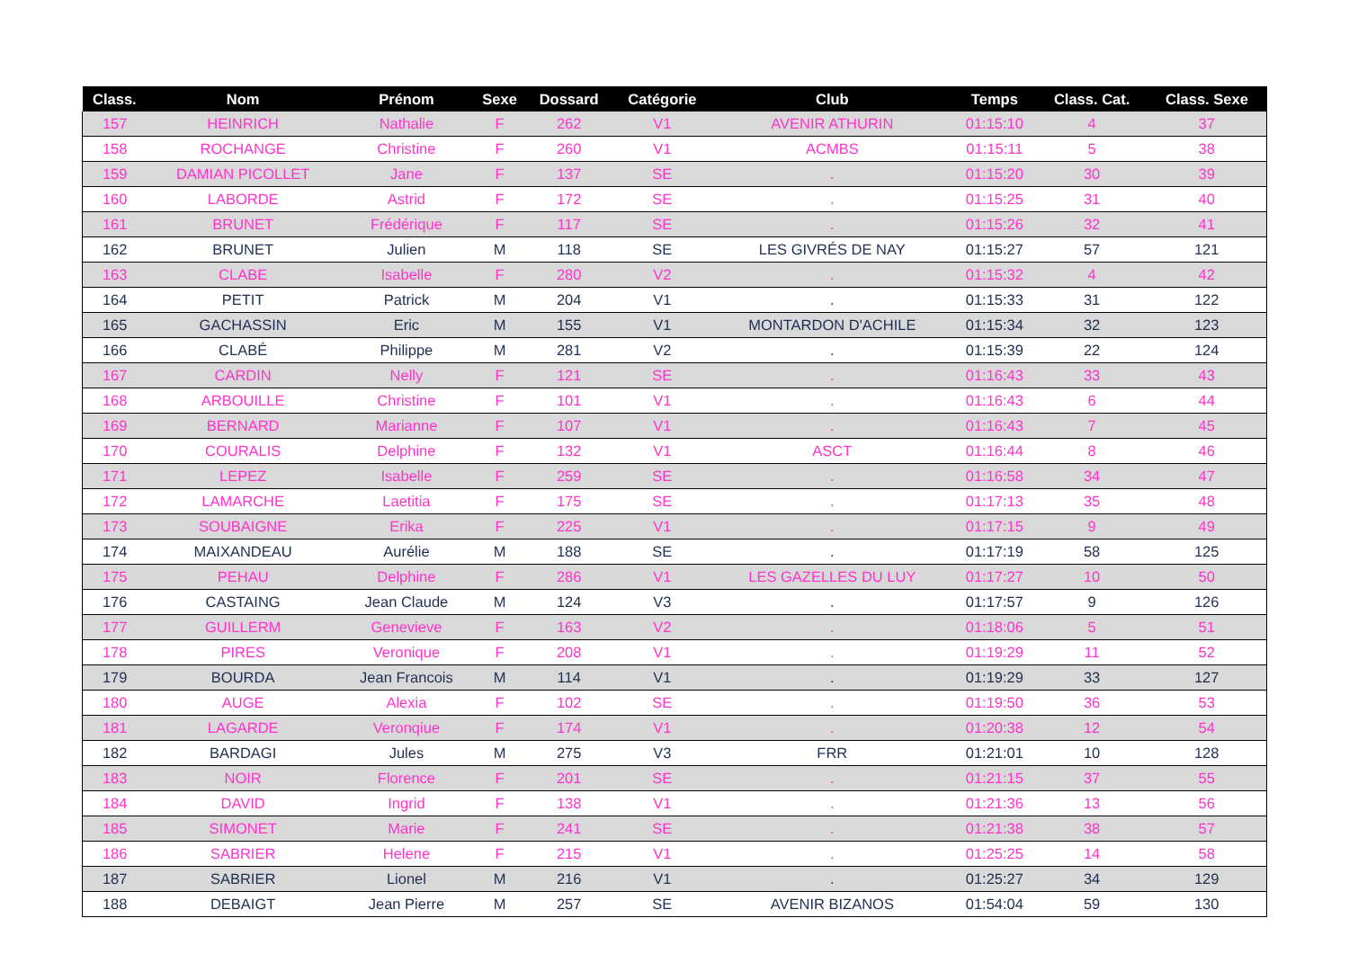| Class. | Nom | Prénom | Sexe | Dossard | Catégorie | Club | Temps | Class. Cat. | Class. Sexe |
| --- | --- | --- | --- | --- | --- | --- | --- | --- | --- |
| 157 | HEINRICH | Nathalie | F | 262 | V1 | AVENIR ATHURIN | 01:15:10 | 4 | 37 |
| 158 | ROCHANGE | Christine | F | 260 | V1 | ACMBS | 01:15:11 | 5 | 38 |
| 159 | DAMIAN PICOLLET | Jane | F | 137 | SE | . | 01:15:20 | 30 | 39 |
| 160 | LABORDE | Astrid | F | 172 | SE | . | 01:15:25 | 31 | 40 |
| 161 | BRUNET | Frédérique | F | 117 | SE | . | 01:15:26 | 32 | 41 |
| 162 | BRUNET | Julien | M | 118 | SE | LES GIVRÉS DE NAY | 01:15:27 | 57 | 121 |
| 163 | CLABE | Isabelle | F | 280 | V2 | . | 01:15:32 | 4 | 42 |
| 164 | PETIT | Patrick | M | 204 | V1 | . | 01:15:33 | 31 | 122 |
| 165 | GACHASSIN | Eric | M | 155 | V1 | MONTARDON D'ACHILE | 01:15:34 | 32 | 123 |
| 166 | CLABÉ | Philippe | M | 281 | V2 | . | 01:15:39 | 22 | 124 |
| 167 | CARDIN | Nelly | F | 121 | SE | . | 01:16:43 | 33 | 43 |
| 168 | ARBOUILLE | Christine | F | 101 | V1 | . | 01:16:43 | 6 | 44 |
| 169 | BERNARD | Marianne | F | 107 | V1 | . | 01:16:43 | 7 | 45 |
| 170 | COURALIS | Delphine | F | 132 | V1 | ASCT | 01:16:44 | 8 | 46 |
| 171 | LEPEZ | Isabelle | F | 259 | SE | . | 01:16:58 | 34 | 47 |
| 172 | LAMARCHE | Laetitia | F | 175 | SE | . | 01:17:13 | 35 | 48 |
| 173 | SOUBAIGNE | Erika | F | 225 | V1 | . | 01:17:15 | 9 | 49 |
| 174 | MAIXANDEAU | Aurélie | M | 188 | SE | . | 01:17:19 | 58 | 125 |
| 175 | PEHAU | Delphine | F | 286 | V1 | LES GAZELLES DU LUY | 01:17:27 | 10 | 50 |
| 176 | CASTAING | Jean Claude | M | 124 | V3 | . | 01:17:57 | 9 | 126 |
| 177 | GUILLERM | Genevieve | F | 163 | V2 | . | 01:18:06 | 5 | 51 |
| 178 | PIRES | Veronique | F | 208 | V1 | . | 01:19:29 | 11 | 52 |
| 179 | BOURDA | Jean Francois | M | 114 | V1 | . | 01:19:29 | 33 | 127 |
| 180 | AUGE | Alexia | F | 102 | SE | . | 01:19:50 | 36 | 53 |
| 181 | LAGARDE | Veronqiue | F | 174 | V1 | . | 01:20:38 | 12 | 54 |
| 182 | BARDAGI | Jules | M | 275 | V3 | FRR | 01:21:01 | 10 | 128 |
| 183 | NOIR | Florence | F | 201 | SE | . | 01:21:15 | 37 | 55 |
| 184 | DAVID | Ingrid | F | 138 | V1 | . | 01:21:36 | 13 | 56 |
| 185 | SIMONET | Marie | F | 241 | SE | . | 01:21:38 | 38 | 57 |
| 186 | SABRIER | Helene | F | 215 | V1 | . | 01:25:25 | 14 | 58 |
| 187 | SABRIER | Lionel | M | 216 | V1 | . | 01:25:27 | 34 | 129 |
| 188 | DEBAIGT | Jean Pierre | M | 257 | SE | AVENIR BIZANOS | 01:54:04 | 59 | 130 |